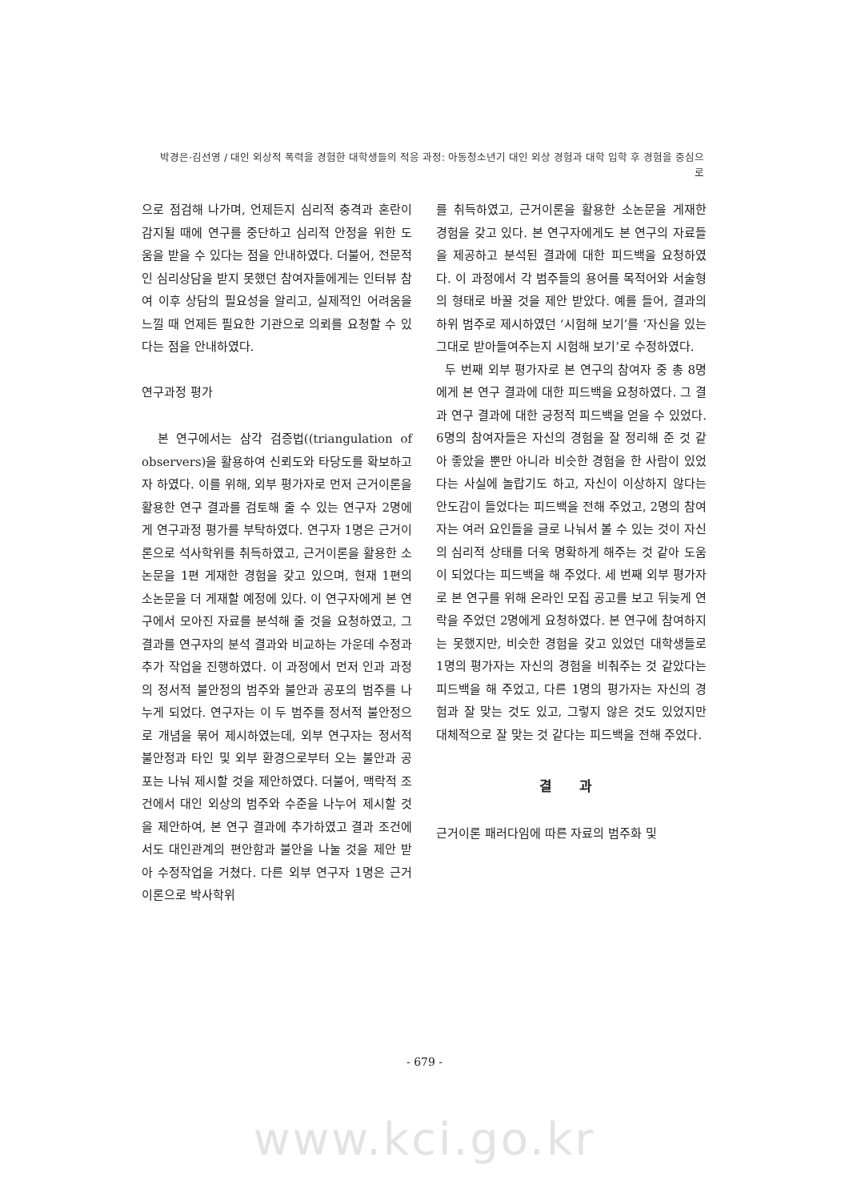박경은·김선영 / 대인 외상적 폭력을 경험한 대학생들의 적응 과정: 아동청소년기 대인 외상 경험과 대학 입학 후 경험을 중심으로
으로 점검해 나가며, 언제든지 심리적 충격과 혼란이 감지될 때에 연구를 중단하고 심리적 안정을 위한 도움을 받을 수 있다는 점을 안내하였다. 더불어, 전문적인 심리상담을 받지 못했던 참여자들에게는 인터뷰 참여 이후 상담의 필요성을 알리고, 실제적인 어려움을 느낄 때 언제든 필요한 기관으로 의뢰를 요청할 수 있다는 점을 안내하였다.
연구과정 평가
본 연구에서는 삼각 검증법((triangulation of observers)을 활용하여 신뢰도와 타당도를 확보하고자 하였다. 이를 위해, 외부 평가자로 먼저 근거이론을 활용한 연구 결과를 검토해 줄 수 있는 연구자 2명에게 연구과정 평가를 부탁하였다. 연구자 1명은 근거이론으로 석사학위를 취득하였고, 근거이론을 활용한 소논문을 1편 게재한 경험을 갖고 있으며, 현재 1편의 소논문을 더 게재할 예정에 있다. 이 연구자에게 본 연구에서 모아진 자료를 분석해 줄 것을 요청하였고, 그 결과를 연구자의 분석 결과와 비교하는 가운데 수정과 추가 작업을 진행하였다. 이 과정에서 먼저 인과 과정의 정서적 불안정의 범주와 불안과 공포의 범주를 나누게 되었다. 연구자는 이 두 범주를 정서적 불안정으로 개념을 묶어 제시하였는데, 외부 연구자는 정서적 불안정과 타인 및 외부 환경으로부터 오는 불안과 공포는 나눠 제시할 것을 제안하였다. 더불어, 맥락적 조건에서 대인 외상의 범주와 수준을 나누어 제시할 것을 제안하여, 본 연구 결과에 추가하였고 결과 조건에서도 대인관계의 편안함과 불안을 나눌 것을 제안 받아 수정작업을 거쳤다. 다른 외부 연구자 1명은 근거이론으로 박사학위
를 취득하였고, 근거이론을 활용한 소논문을 게재한 경험을 갖고 있다. 본 연구자에게도 본 연구의 자료들을 제공하고 분석된 결과에 대한 피드백을 요청하였다. 이 과정에서 각 범주들의 용어를 목적어와 서술형의 형태로 바꿀 것을 제안 받았다. 예를 들어, 결과의 하위 범주로 제시하였던 ‘시험해 보기’를 ‘자신을 있는 그대로 받아들여주는지 시험해 보기’로 수정하였다.
두 번째 외부 평가자로 본 연구의 참여자 중 총 8명에게 본 연구 결과에 대한 피드백을 요청하였다. 그 결과 연구 결과에 대한 긍정적 피드백을 얻을 수 있었다. 6명의 참여자들은 자신의 경험을 잘 정리해 준 것 같아 좋았을 뿐만 아니라 비슷한 경험을 한 사람이 있었다는 사실에 놀랍기도 하고, 자신이 이상하지 않다는 안도감이 들었다는 피드백을 전해 주었고, 2명의 참여자는 여러 요인들을 글로 나눠서 볼 수 있는 것이 자신의 심리적 상태를 더욱 명확하게 해주는 것 같아 도움이 되었다는 피드백을 해 주었다. 세 번째 외부 평가자로 본 연구를 위해 온라인 모집 공고를 보고 뒤늦게 연락을 주었던 2명에게 요청하였다. 본 연구에 참여하지는 못했지만, 비슷한 경험을 갖고 있었던 대학생들로 1명의 평가자는 자신의 경험을 비춰주는 것 같았다는 피드백을 해 주었고, 다른 1명의 평가자는 자신의 경험과 잘 맞는 것도 있고, 그렇지 않은 것도 있었지만 대체적으로 잘 맞는 것 같다는 피드백을 전해 주었다.
결 과
근거이론 패러다임에 따른 자료의 범주화 및
- 679 -
www.kci.go.kr